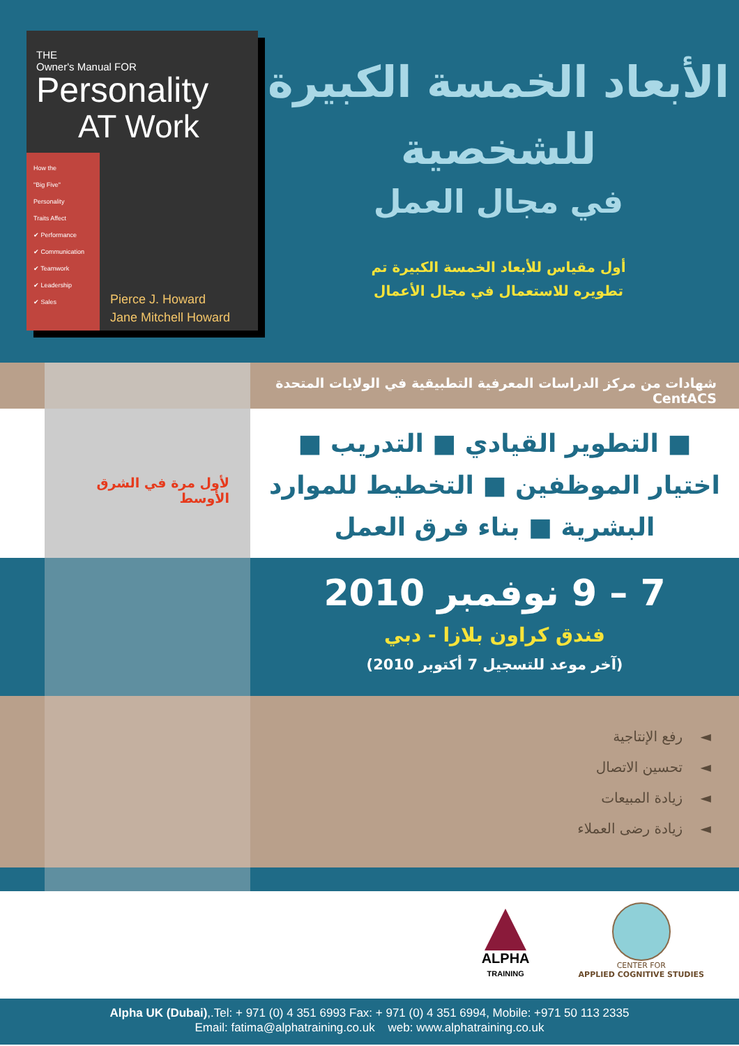THE
Owner's Manual FOR
Personality
AT Work
How the
"Big Five"
Personality
Traits Affect
✔ Performance
✔ Communication
✔ Teamwork
✔ Leadership
✔ Sales
Pierce J. Howard
Jane Mitchell Howard
الأبعاد الخمسة الكبيرة
للشخصية
في مجال العمل
أول مقياس للأبعاد الخمسة الكبيرة تم
تطويره للاستعمال في مجال الأعمال
شهادات من مركز الدراسات المعرفية التطبيقية في الولايات المتحدة CentACS
لأول مرة في الشرق الأوسط
■ التطوير القيادي ■ التدريب ■
اختيار الموظفين ■ التخطيط للموارد
البشرية ■ بناء فرق العمل
7 – 9 نوفمبر 2010
فندق كراون بلازا - دبي
(آخر موعد للتسجيل 7 أكتوبر 2010)
◄ رفع الإنتاجية
◄ تحسين الاتصال
◄ زيادة المبيعات
◄ زيادة رضى العملاء
ALPHA
TRAINING
CENTER FOR
APPLIED COGNITIVE STUDIES
Alpha UK (Dubai),.Tel: + 971 (0) 4 351 6993 Fax: + 971 (0) 4 351 6994, Mobile: +971 50 113 2335
Email: fatima@alphatraining.co.uk web: www.alphatraining.co.uk